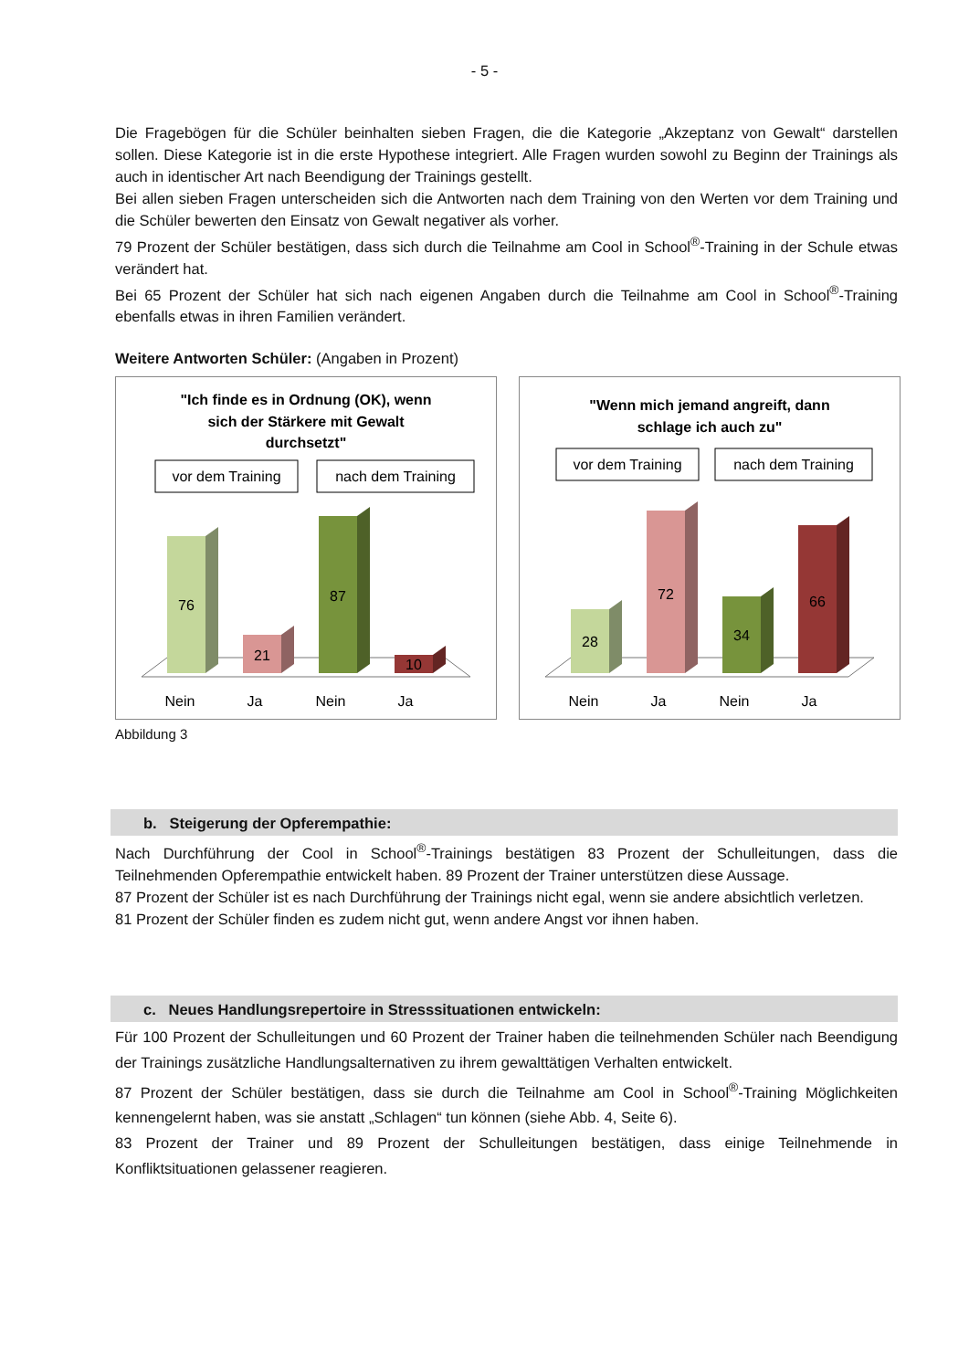- 5 -
Die Fragebögen für die Schüler beinhalten sieben Fragen, die die Kategorie „Akzeptanz von Gewalt“ darstellen sollen. Diese Kategorie ist in die erste Hypothese integriert. Alle Fragen wurden sowohl zu Beginn der Trainings als auch in identischer Art nach Beendigung der Trainings gestellt.
Bei allen sieben Fragen unterscheiden sich die Antworten nach dem Training von den Werten vor dem Training und die Schüler bewerten den Einsatz von Gewalt negativer als vorher.
79 Prozent der Schüler bestätigen, dass sich durch die Teilnahme am Cool in School<sup>®</sup>-Training in der Schule etwas verändert hat.
Bei 65 Prozent der Schüler hat sich nach eigenen Angaben durch die Teilnahme am Cool in School<sup>®</sup>-Training ebenfalls etwas in ihren Familien verändert.
Weitere Antworten Schüler: (Angaben in Prozent)
"Ich finde es in Ordnung (OK), wenn
sich der Stärkere mit Gewalt
durchsetzt"
vor dem Training
nach dem Training
76
21
87
10
Nein
Ja
Nein
Ja
"Wenn mich jemand angreift, dann
schlage ich auch zu"
vor dem Training
nach dem Training
28
72
34
66
Nein
Ja
Nein
Ja
Abbildung 3
b. Steigerung der Opferempathie:
Nach Durchführung der Cool in School<sup>®</sup>-Trainings bestätigen 83 Prozent der Schulleitungen, dass die Teilnehmenden Opferempathie entwickelt haben. 89 Prozent der Trainer unterstützen diese Aussage.
87 Prozent der Schüler ist es nach Durchführung der Trainings nicht egal, wenn sie andere absichtlich verletzen.
81 Prozent der Schüler finden es zudem nicht gut, wenn andere Angst vor ihnen haben.
c. Neues Handlungsrepertoire in Stresssituationen entwickeln:
Für 100 Prozent der Schulleitungen und 60 Prozent der Trainer haben die teilnehmenden Schüler nach Beendigung der Trainings zusätzliche Handlungsalternativen zu ihrem gewalttätigen Verhalten entwickelt.
87 Prozent der Schüler bestätigen, dass sie durch die Teilnahme am Cool in School<sup>®</sup>-Training Möglichkeiten kennengelernt haben, was sie anstatt „Schlagen“ tun können (siehe Abb. 4, Seite 6).
83 Prozent der Trainer und 89 Prozent der Schulleitungen bestätigen, dass einige Teilnehmende in Konfliktsituationen gelassener reagieren.